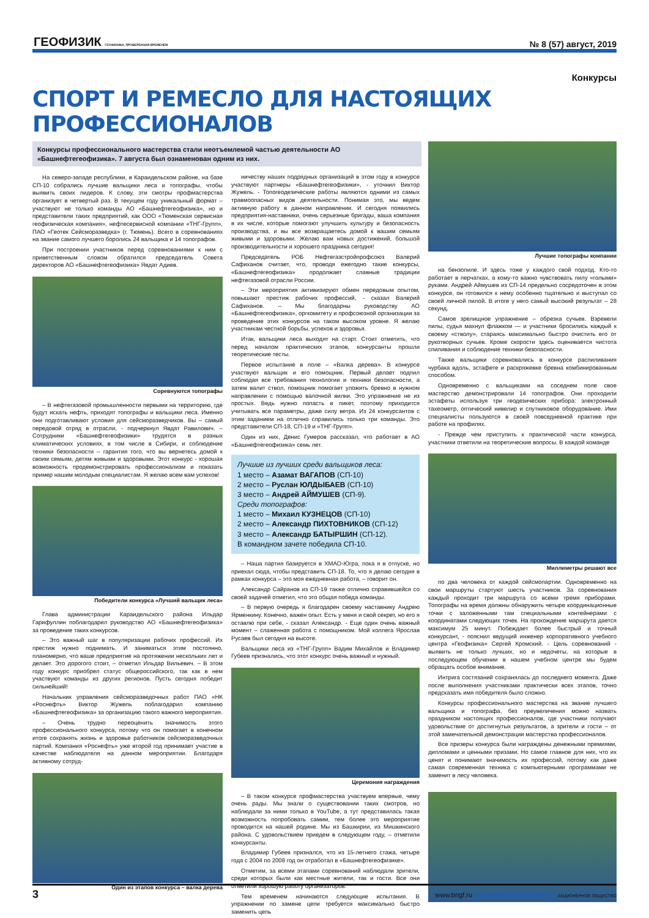ГЕОФИЗИК ГЕОФИЗИКА, ПРОВЕРЕННАЯ ВРЕМЕНЕМ
№ 8 (57) август, 2019
Конкурсы
СПОРТ И РЕМЕСЛО ДЛЯ НАСТОЯЩИХ ПРОФЕССИОНАЛОВ
Конкурсы профессионального мастерства стали неотъемлемой частью деятельности АО «Башнефтегеофизика». 7 августа был ознаменован одним из них.
На северо-западе республики, в Караидельском районе, на базе СП-10 собрались лучшие вальщики леса и топографы, чтобы выявить своих лидеров. К слову, эти смотры профмастерства организует в четвертый раз. В текущем году уникальный формат – участвуют не только команды АО «Башнефтегеофизика», но и представители таких предприятий, как ООО «Тюменская сервисная геофизическая компания», нефтесервисной компании «ТНГ-Групп», ПАО «Геотек Сейсморазведка» (г. Тюмень). Всего в соревнованиях на звание самого лучшего боролись 24 вальщика и 14 топографов.
При построении участников перед соревнованиями к ним с приветственным словом обратился председатель Совета директоров АО «Башнефтегеофизика» Явдат Адиев.
Соревнуются топографы
– В нефтегазовой промышленности первыми на территорию, где будут искать нефть, приходят топографы и вальщики леса. Именно они подготавливают условия для сейсморазведчиков. Вы – самый передовой отряд в отрасли, - подчеркнул Явдат Равилович. – Сотрудники «Башнефтегеофизики» трудятся в разных климатических условиях, в том числе в Сибири, и соблюдение техники безопасности – гарантия того, что вы вернетесь домой к своим семьям, детям живыми и здоровыми. Этот конкурс - хорошая возможность продемонстрировать профессионализм и показать пример нашим молодым специалистам. Я желаю всем вам успехов!
Победители конкурса «Лучший вальщик леса»
Глава администрации Караидельского района Ильдар Гарифуллин поблагодарил руководство АО «Башнефтегеофизика» за проведение таких конкурсов.
– Это важный шаг в популяризации рабочих профессий. Их престиж нужно поднимать. И заниматься этим постоянно, планомерно, что ваше предприятие на протяжении нескольких лет и делает. Это дорогого стоит, – отметил Ильдар Вильевич. – В этом году конкурс приобрел статус общероссийского, так как в нем участвуют команды из других регионов. Пусть сегодня победит сильнейший!
Начальник управления сейсморазведочных работ ПАО «НК «Роснефть» Виктор Жужель поблагодарил компанию «Башнефтегеофизика» за организацию такого важного мероприятия.
– Очень трудно переоценить значимость этого профессионального конкурса, потому что он помогает в конечном итоге сохранять жизнь и здоровье работников сейсморазведочных партий. Компания «Роснефть» уже второй год принимает участие в качестве наблюдателя на данном мероприятии. Благодаря активному сотруд-
Один из этапов конкурса – валка дерева
ничеству наших подрядных организаций в этом году в конкурсе участвуют партнеры «Башнефтегеофизики», - уточнил Виктор Жужель. - Топогеодезические работы являются одними из самых травмоопасных видов деятельности. Понимая это, мы ведем активную работу в данном направлении. И сегодня появились предприятия-наставники, очень серьезные бригады, ваша компания в их числе, которые помогают улучшить культуру и безопасность производства, и вы все возвращаетесь домой к вашим семьям живыми и здоровыми. Желаю вам новых достижений, большой производительности и хорошего праздника сегодня!
Председатель РОБ Нефтегазстройпрофсоюз Валерий Сафиханов считает, что, проводя ежегодно такие конкурсы, «Башнефтегеофизика» продолжает славные традиции нефтегазовой отрасли России.
– Эти мероприятия активизируют обмен передовым опытом, повышают престиж рабочих профессий, - сказал Валерий Сафиханов. – Мы благодарны руководству АО «Башнефтегеофизика», оргкомитету и профсоюзной организации за проведение этих конкурсов на таком высоком уровне. Я желаю участникам честной борьбы, успехов и здоровья.
Итак, вальщики леса выходят на старт. Стоит отметить, что перед началом практических этапов, конкурсанты прошли теоретические тесты.
Первое испытание в поле – «Валка дерева». В конкурсе участвуют вальщик и его помощник. Первый делает подпил соблюдая все требования технологии и техники безопасности, а затем валит ствол, помощник помогает уложить бревно в нужном направлении с помощью валочной вилки. Это упражнение не из простых. Ведь нужно попасть в пикет, поэтому приходится учитывать все параметры, даже силу ветра. Из 24 конкурсантов с этим заданием на отлично справились только три команды. Это представители СП-18, СП-19 и «ТНГ-Групп».
Один из них, Денис Гумеров рассказал, что работает в АО «Башнефтегеофизика» семь лет.
Лучшие из лучших среди вальщиков леса:
1 место – Азамат ВАГАПОВ (СП-10)
2 место – Руслан ЮЛДЫБАЕВ (СП-10)
3 место – Андрей АЙМУШЕВ (СП-9).
Среди топографов:
1 место – Михаил КУЗНЕЦОВ (СП-10)
2 место – Александр ПИХТОВНИКОВ (СП-12)
3 место – Александр БАТЫРШИН (СП-12).
В командном зачете победила СП-10.
– Наша партия базируется в ХМАО-Югра, пока я в отпуске, но приехал сюда, чтобы представить СП-18. То, что я делаю сегодня в рамках конкурса – это моя ежедневная работа, – говорит он.
Александр Сайранов из СП-19 также отлично справившейся со своей задачей отметил, что это общая победа команды.
– В первую очередь я благодарен своему наставнику Андрею Ярменкину. Конечно, важен опыт. Есть у меня и свой секрет, но его я оставлю при себе, - сказал Александр. - Еще один очень важный момент – слаженная работа с помощником. Мой коллега Ярослав Русаев был сегодня на высоте.
Вальщики леса из «ТНГ-Групп» Вадим Михайлов и Владимир Губеев признались, что этот конкурс очень важный и нужный.
Церемония награждения
– В таком конкурсе профмастерства участвуем впервые, чему очень рады. Мы знали о существовании таких смотров, но наблюдали за ними только в YouTube, а тут представилась такая возможность попробовать самим, тем более это мероприятие проводится на нашей родине. Мы из Башкирии, из Мишкинского района. С удовольствием приедем в следующем году, – отметили конкурсанты.
Владимир Губеев признался, что из 15-летнего стажа, четыре года с 2004 по 2008 год он отработал в «Башнефтегеофизике».
Отметим, за всеми этапами соревнований наблюдали зрители, среди которых были как местные жители, так и гости. Все они отметили хорошую работу организаторов.
Тем временем начинаются следующие испытания. В упражнении по замене цепи требуется максимально быстро заменить цепь
Лучшие топографы компании
на бензопиле. И здесь тоже у каждого свой подход. Кто-то работает в перчатках, а кому-то важно чувствовать пилу «голыми» руками. Андрей Аймушев из СП-14 предельно сосредоточен в этом конкурсе, он готовился к нему особенно тщательно и выступал со своей личной пилой. В итоге у него самый высокий результат – 28 секунд.
Самое зрелищное упражнение – обрезка сучьев. Взревели пилы, судья махнул флажком — и участники бросились каждый к своему «стволу», стараясь максимально быстро очистить его от рукотворных сучьев. Кроме скорости здесь оценивается чистота спиливания и соблюдение техники безопасности.
Также вальщики соревновались в конкурсе распиливания чурбака вдоль, эстафете и раскряжевке бревна комбинированным способом.
Одновременно с вальщиками на соседнем поле свое мастерство демонстрировали 14 топографов. Они проходили эстафеты используя три геодезических прибора: электронный тахеометр, оптический нивелир и спутниковое оборудование. Ими специалисты пользуются в своей повседневной практике при работе на профилях.
- Прежде чем приступить к практической части конкурса, участники ответили на теоретические вопросы. В каждой команде
Миллиметры решают все
по два человека от каждой сейсмопартии. Одновременно на свои маршруты стартуют шесть участников. За соревнования каждый проходит три маршрута со всеми тремя приборами. Топографы на время должны обнаружить четыре координационные точки с заложенными там специальными контейнерами с координатами следующих точек. На прохождение маршрута дается максимум 25 минут. Побеждает более быстрый и точный конкурсант, - пояснил ведущий инженер корпоративного учебного центра «Геофизика» Сергей Кромский. - Цель соревнований - выявить не только лучших, но и недочеты, на которые в последующем обучении в нашем учебном центре мы будем обращать особое внимание.
Интрига состязаний сохранялась до последнего момента. Даже после выполнения участниками практически всех этапов, точно предсказать имя победителя было сложно.
Конкурсы профессионального мастерства на звание лучшего вальщика и топографа, без преувеличения можно назвать праздником настоящих профессионалов, где участники получают удовольствие от достигнутых результатов, а зрители и гости – от этой замечательной демонстрации мастерства профессионалов.
Все призеры конкурса были награждены денежными премиями, дипломами и ценными призами. Но самое главное для них, что их ценят и понимают значимость их профессий, потому как даже самая современная техника с компьютерными программами не заменит в лесу человека.
3 www.bngf.ru БАШНЕФТЕГЕОФИЗИКА АКЦИОНЕРНОЕ ОБЩЕСТВО